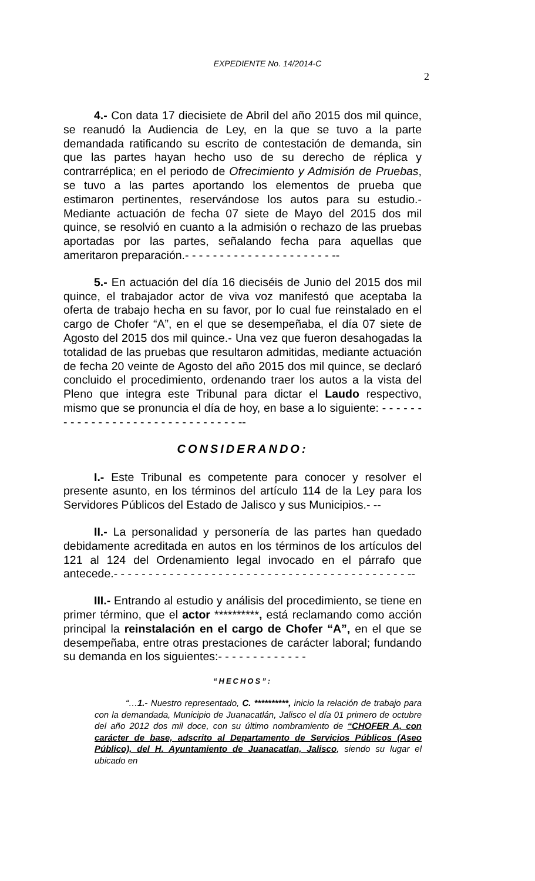EXPEDIENTE No. 14/2014-C
2
4.- Con data 17 diecisiete de Abril del año 2015 dos mil quince, se reanudó la Audiencia de Ley, en la que se tuvo a la parte demandada ratificando su escrito de contestación de demanda, sin que las partes hayan hecho uso de su derecho de réplica y contrarréplica; en el periodo de Ofrecimiento y Admisión de Pruebas, se tuvo a las partes aportando los elementos de prueba que estimaron pertinentes, reservándose los autos para su estudio.- Mediante actuación de fecha 07 siete de Mayo del 2015 dos mil quince, se resolvió en cuanto a la admisión o rechazo de las pruebas aportadas por las partes, señalando fecha para aquellas que ameritaron preparación.- - - - - - - - - - - - - - - - - - - - - --
5.- En actuación del día 16 dieciséis de Junio del 2015 dos mil quince, el trabajador actor de viva voz manifestó que aceptaba la oferta de trabajo hecha en su favor, por lo cual fue reinstalado en el cargo de Chofer “A”, en el que se desempeñaba, el día 07 siete de Agosto del 2015 dos mil quince.- Una vez que fueron desahogadas la totalidad de las pruebas que resultaron admitidas, mediante actuación de fecha 20 veinte de Agosto del año 2015 dos mil quince, se declaró concluido el procedimiento, ordenando traer los autos a la vista del Pleno que integra este Tribunal para dictar el Laudo respectivo, mismo que se pronuncia el día de hoy, en base a lo siguiente: - - - - - - - - - - - - - - - - - - - - - - - - - - - - - - - --
CONSIDERANDO:
I.- Este Tribunal es competente para conocer y resolver el presente asunto, en los términos del artículo 114 de la Ley para los Servidores Públicos del Estado de Jalisco y sus Municipios.- --
II.- La personalidad y personería de las partes han quedado debidamente acreditada en autos en los términos de los artículos del 121 al 124 del Ordenamiento legal invocado en el párrafo que antecede.- - - - - - - - - - - - - - - - - - - - - - - - - - - - - - - - - - - - - - - - - - --
III.- Entrando al estudio y análisis del procedimiento, se tiene en primer término, que el actor **********, está reclamando como acción principal la reinstalación en el cargo de Chofer “A”, en el que se desempeñaba, entre otras prestaciones de carácter laboral; fundando su demanda en los siguientes:- - - - - - - - - - - - -
“HECHOS”:
“…1.- Nuestro representado, C. **********, inicio la relación de trabajo para con la demandada, Municipio de Juanacatlán, Jalisco el día 01 primero de octubre del año 2012 dos mil doce, con su último nombramiento de “CHOFER A, con carácter de base, adscrito al Departamento de Servicios Públicos (Aseo Público), del H. Ayuntamiento de Juanacatlan, Jalisco, siendo su lugar el ubicado en